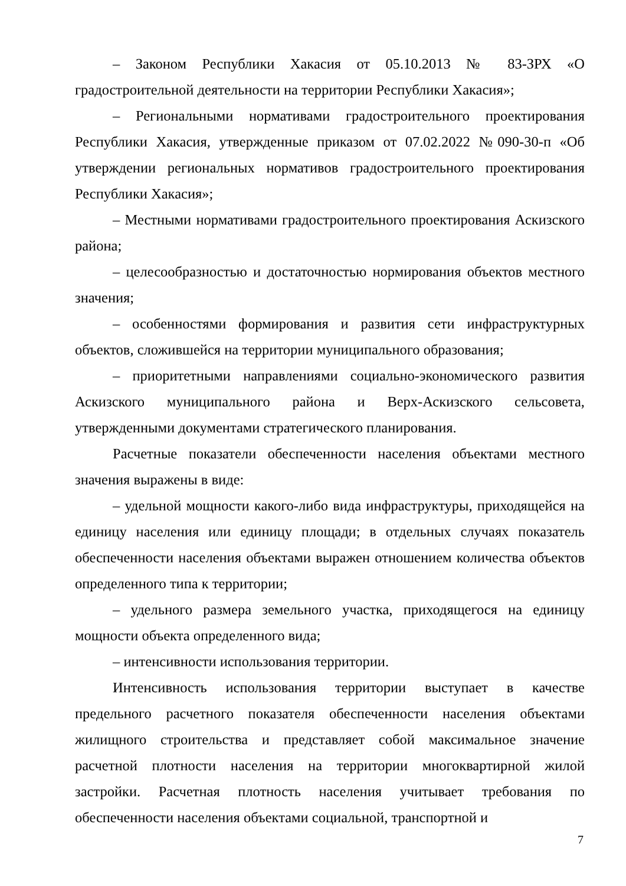– Законом Республики Хакасия от 05.10.2013 № 83-ЗРХ «О градостроительной деятельности на территории Республики Хакасия»;
– Региональными нормативами градостроительного проектирования Республики Хакасия, утвержденные приказом от 07.02.2022 №090-30-п «Об утверждении региональных нормативов градостроительного проектирования Республики Хакасия»;
– Местными нормативами градостроительного проектирования Аскизского района;
– целесообразностью и достаточностью нормирования объектов местного значения;
– особенностями формирования и развития сети инфраструктурных объектов, сложившейся на территории муниципального образования;
– приоритетными направлениями социально-экономического развития Аскизского муниципального района и Верх-Аскизского сельсовета, утвержденными документами стратегического планирования.
Расчетные показатели обеспеченности населения объектами местного значения выражены в виде:
– удельной мощности какого-либо вида инфраструктуры, приходящейся на единицу населения или единицу площади; в отдельных случаях показатель обеспеченности населения объектами выражен отношением количества объектов определенного типа к территории;
– удельного размера земельного участка, приходящегося на единицу мощности объекта определенного вида;
– интенсивности использования территории.
Интенсивность использования территории выступает в качестве предельного расчетного показателя обеспеченности населения объектами жилищного строительства и представляет собой максимальное значение расчетной плотности населения на территории многоквартирной жилой застройки. Расчетная плотность населения учитывает требования по обеспеченности населения объектами социальной, транспортной и
7